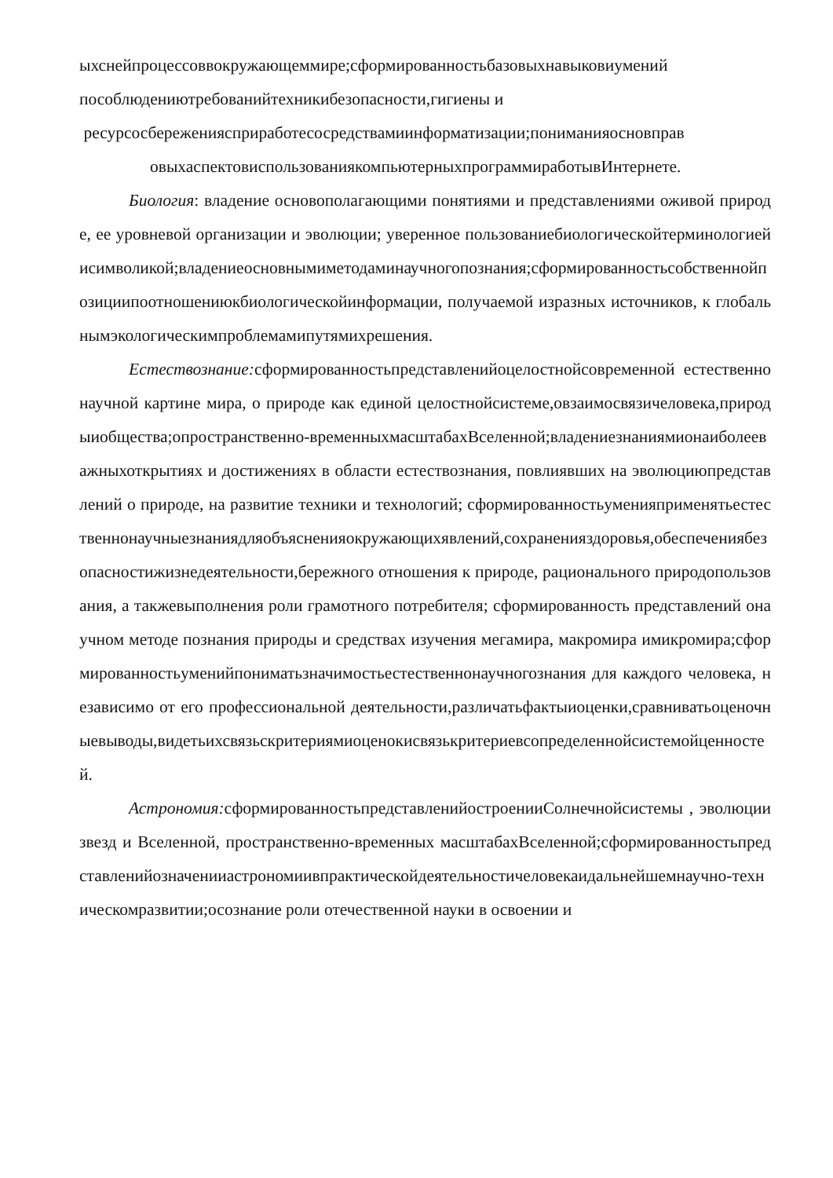ыхснейпроцессоввокружающеммире;сформированностьбазовыхнавыковиумений
пособлюдениютребованийтехникибезопасности,гигиены и
ресурсосбережениясприработесосредствамиинформатизации;пониманияосновправ
овыхаспектовиспользованиякомпьютерныхпрограммиработывИнтернете.
Биология: владение основополагающими понятиями и представлениями оживой природе, ее уровневой организации и эволюции; уверенное пользованиебиологическойтерминологиейисимволикой;владениеосновнымиметодаминаучногопознания;сформированностьсобственнойпозициипоотношениюкбиологическойинформации, получаемой изразных источников, к глобальнымэкологическимпроблемамипутямихрешения.
Естествознание: сформированностьпредставленийоцелостнойсовременной естественнонаучной картине мира, о природе как единой целостнойсистеме,овзаимосвязичеловека,природыиобщества;опространственно-временныхмасштабахВселенной;владениезнаниямионаиболееважныхоткрытиях и достижениях в области естествознания, повлиявших на эволюциюпредставлений о природе, на развитие техники и технологий; сформированностьуменияприменятьестественнонаучныезнаниядляобъясненияокружающихявлений,сохраненияздоровья,обеспечениябезопасностижизнедеятельности,бережного отношения к природе, рационального природопользования, а такжевыполнения роли грамотного потребителя; сформированность представлений онаучном методе познания природы и средствах изучения мегамира, макромира имикромира;сформированностьуменийпониматьзначимостьестественнонаучногознания для каждого человека, независимо от его профессиональной деятельности,различатьфактыиоценки,сравниватьоценочныевыводы,видетьихсвязьскритериямиоценокисвязькритериевсопределеннойсистемойценностей.
Астрономия: сформированностьпредставленийостроенииСолнечнойсистемы , эволюции звезд и Вселенной, пространственно-временных масштабахВселенной;сформированностьпредставленийозначенииастрономиивпрактическойдеятельностичеловекаидальнейшемнаучно-техническомразвитии;осознание роли отечественной науки в освоении и